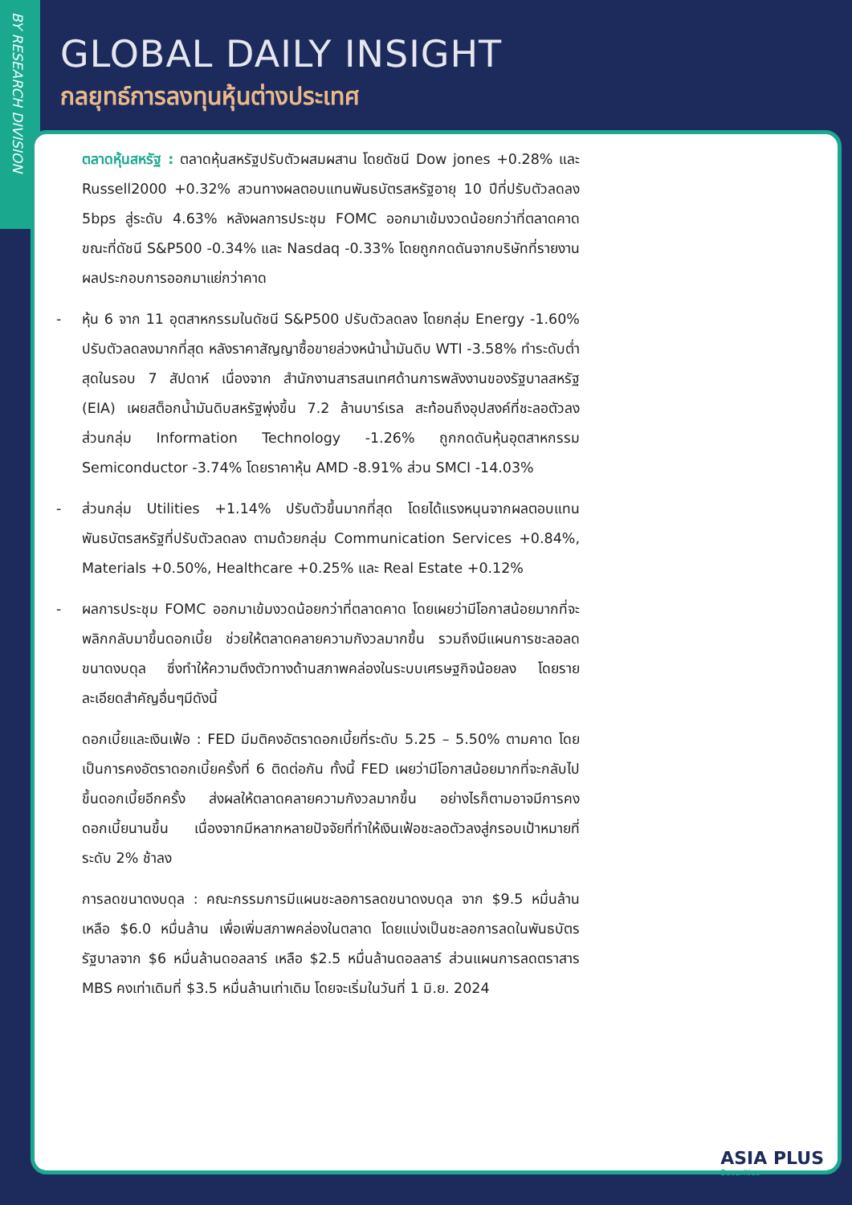BY RESEARCH DIVISION
GLOBAL DAILY INSIGHT
กลยุทธ์การลงทุนหุ้นต่างประเทศ
ตลาดหุ้นสหรัฐ : ตลาดหุ้นสหรัฐปรับตัวผสมผสาน โดยดัชนี Dow jones +0.28% และ Russell2000 +0.32% สวนทางผลตอบแทนพันธบัตรสหรัฐอายุ 10 ปีที่ปรับตัวลดลง 5bps สู่ระดับ 4.63% หลังผลการประชุม FOMC ออกมาเข้มงวดน้อยกว่าที่ตลาดคาด ขณะที่ดัชนี S&P500 -0.34% และ Nasdaq -0.33% โดยถูกกดดันจากบริษัทที่รายงานผลประกอบการออกมาแย่กว่าคาด
- หุ้น 6 จาก 11 อุตสาหกรรมในดัชนี S&P500 ปรับตัวลดลง โดยกลุ่ม Energy -1.60% ปรับตัวลดลงมากที่สุด หลังราคาสัญญาซื้อขายล่วงหน้าน้ำมันดิบ WTI -3.58% ทำระดับต่ำสุดในรอบ 7 สัปดาห์ เนื่องจาก สำนักงานสารสนเทศด้านการพลังงานของรัฐบาลสหรัฐ (EIA) เผยสต็อกน้ำมันดิบสหรัฐพุ่งขึ้น 7.2 ล้านบาร์เรล สะท้อนถึงอุปสงค์ที่ชะลอตัวลง ส่วนกลุ่ม Information Technology -1.26% ถูกกดดันหุ้นอุตสาหกรรม Semiconductor -3.74% โดยราคาหุ้น AMD -8.91% ส่วน SMCI -14.03%
- ส่วนกลุ่ม Utilities +1.14% ปรับตัวขึ้นมากที่สุด โดยได้แรงหนุนจากผลตอบแทนพันธบัตรสหรัฐที่ปรับตัวลดลง ตามด้วยกลุ่ม Communication Services +0.84%, Materials +0.50%, Healthcare +0.25% และ Real Estate +0.12%
- ผลการประชุม FOMC ออกมาเข้มงวดน้อยกว่าที่ตลาดคาด โดยเผยว่ามีโอกาสน้อยมากที่จะพลิกกลับมาขึ้นดอกเบี้ย ช่วยให้ตลาดคลายความกังวลมากขึ้น รวมถึงมีแผนการชะลอลดขนาดงบดุล ซึ่งทำให้ความตึงตัวทางด้านสภาพคล่องในระบบเศรษฐกิจน้อยลง โดยรายละเอียดสำคัญอื่นๆมีดังนี้
ดอกเบี้ยและเงินเฟ้อ : FED มีมติคงอัตราดอกเบี้ยที่ระดับ 5.25 – 5.50% ตามคาด โดยเป็นการคงอัตราดอกเบี้ยครั้งที่ 6 ติดต่อกัน ทั้งนี้ FED เผยว่ามีโอกาสน้อยมากที่จะกลับไปขึ้นดอกเบี้ยอีกครั้ง ส่งผลให้ตลาดคลายความกังวลมากขึ้น อย่างไรก็ตามอาจมีการคงดอกเบี้ยนานขึ้น เนื่องจากมีหลากหลายปัจจัยที่ทำให้เงินเฟ้อชะลอตัวลงสู่กรอบเป้าหมายที่ระดับ 2% ช้าลง
การลดขนาดงบดุล : คณะกรรมการมีแผนชะลอการลดขนาดงบดุล จาก $9.5 หมื่นล้าน เหลือ $6.0 หมื่นล้าน เพื่อเพิ่มสภาพคล่องในตลาด โดยแบ่งเป็นชะลอการลดในพันธบัตรรัฐบาลจาก $6 หมื่นล้านดอลลาร์ เหลือ $2.5 หมื่นล้านดอลลาร์ ส่วนแผนการลดตราสาร MBS คงเท่าเดิมที่ $3.5 หมื่นล้านเท่าเดิม โดยจะเริ่มในวันที่ 1 มิ.ย. 2024
ASIA PLUS
Securities